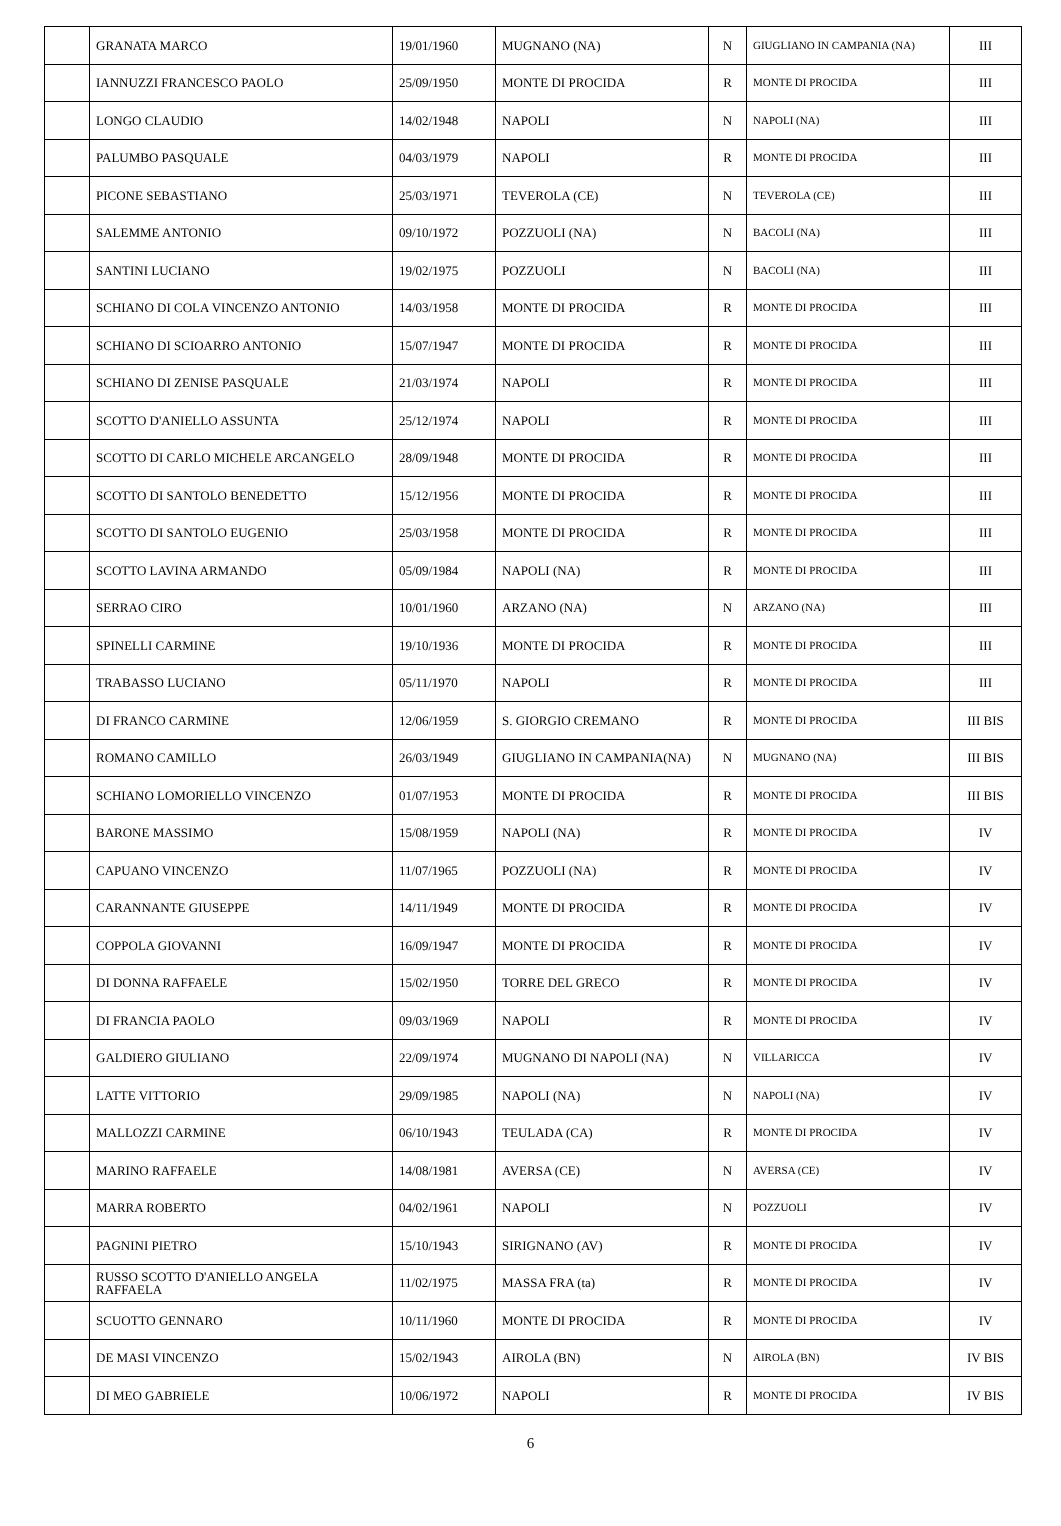| | GRANATA MARCO | 19/01/1960 | MUGNANO (NA) | N | GIUGLIANO IN CAMPANIA (NA) | III |
| | IANNUZZI FRANCESCO PAOLO | 25/09/1950 | MONTE DI PROCIDA | R | MONTE DI PROCIDA | III |
| | LONGO CLAUDIO | 14/02/1948 | NAPOLI | N | NAPOLI (NA) | III |
| | PALUMBO PASQUALE | 04/03/1979 | NAPOLI | R | MONTE DI PROCIDA | III |
| | PICONE SEBASTIANO | 25/03/1971 | TEVEROLA (CE) | N | TEVEROLA (CE) | III |
| | SALEMME ANTONIO | 09/10/1972 | POZZUOLI (NA) | N | BACOLI (NA) | III |
| | SANTINI LUCIANO | 19/02/1975 | POZZUOLI | N | BACOLI (NA) | III |
| | SCHIANO DI COLA VINCENZO ANTONIO | 14/03/1958 | MONTE DI PROCIDA | R | MONTE DI PROCIDA | III |
| | SCHIANO DI SCIOARRO ANTONIO | 15/07/1947 | MONTE DI PROCIDA | R | MONTE DI PROCIDA | III |
| | SCHIANO DI ZENISE PASQUALE | 21/03/1974 | NAPOLI | R | MONTE DI PROCIDA | III |
| | SCOTTO D'ANIELLO ASSUNTA | 25/12/1974 | NAPOLI | R | MONTE DI PROCIDA | III |
| | SCOTTO DI CARLO MICHELE ARCANGELO | 28/09/1948 | MONTE DI PROCIDA | R | MONTE DI PROCIDA | III |
| | SCOTTO DI SANTOLO BENEDETTO | 15/12/1956 | MONTE DI PROCIDA | R | MONTE DI PROCIDA | III |
| | SCOTTO DI SANTOLO EUGENIO | 25/03/1958 | MONTE DI PROCIDA | R | MONTE DI PROCIDA | III |
| | SCOTTO LAVINA ARMANDO | 05/09/1984 | NAPOLI (NA) | R | MONTE DI PROCIDA | III |
| | SERRAO CIRO | 10/01/1960 | ARZANO (NA) | N | ARZANO (NA) | III |
| | SPINELLI CARMINE | 19/10/1936 | MONTE DI PROCIDA | R | MONTE DI PROCIDA | III |
| | TRABASSO LUCIANO | 05/11/1970 | NAPOLI | R | MONTE DI PROCIDA | III |
| | DI FRANCO CARMINE | 12/06/1959 | S. GIORGIO CREMANO | R | MONTE DI PROCIDA | III BIS |
| | ROMANO CAMILLO | 26/03/1949 | GIUGLIANO IN CAMPANIA(NA) | N | MUGNANO (NA) | III BIS |
| | SCHIANO LOMORIELLO VINCENZO | 01/07/1953 | MONTE DI PROCIDA | R | MONTE DI PROCIDA | III BIS |
| | BARONE MASSIMO | 15/08/1959 | NAPOLI (NA) | R | MONTE DI PROCIDA | IV |
| | CAPUANO VINCENZO | 11/07/1965 | POZZUOLI (NA) | R | MONTE DI PROCIDA | IV |
| | CARANNANTE GIUSEPPE | 14/11/1949 | MONTE DI PROCIDA | R | MONTE DI PROCIDA | IV |
| | COPPOLA GIOVANNI | 16/09/1947 | MONTE DI PROCIDA | R | MONTE DI PROCIDA | IV |
| | DI DONNA RAFFAELE | 15/02/1950 | TORRE DEL GRECO | R | MONTE DI PROCIDA | IV |
| | DI FRANCIA PAOLO | 09/03/1969 | NAPOLI | R | MONTE DI PROCIDA | IV |
| | GALDIERO GIULIANO | 22/09/1974 | MUGNANO DI NAPOLI (NA) | N | VILLARICCA | IV |
| | LATTE VITTORIO | 29/09/1985 | NAPOLI (NA) | N | NAPOLI (NA) | IV |
| | MALLOZZI CARMINE | 06/10/1943 | TEULADA (CA) | R | MONTE DI PROCIDA | IV |
| | MARINO RAFFAELE | 14/08/1981 | AVERSA (CE) | N | AVERSA (CE) | IV |
| | MARRA ROBERTO | 04/02/1961 | NAPOLI | N | POZZUOLI | IV |
| | PAGNINI PIETRO | 15/10/1943 | SIRIGNANO (AV) | R | MONTE DI PROCIDA | IV |
| | RUSSO SCOTTO D'ANIELLO ANGELA RAFFAELA | 11/02/1975 | MASSA FRA (ta) | R | MONTE DI PROCIDA | IV |
| | SCUOTTO GENNARO | 10/11/1960 | MONTE DI PROCIDA | R | MONTE DI PROCIDA | IV |
| | DE MASI VINCENZO | 15/02/1943 | AIROLA (BN) | N | AIROLA (BN) | IV BIS |
| | DI MEO GABRIELE | 10/06/1972 | NAPOLI | R | MONTE DI PROCIDA | IV BIS |
6